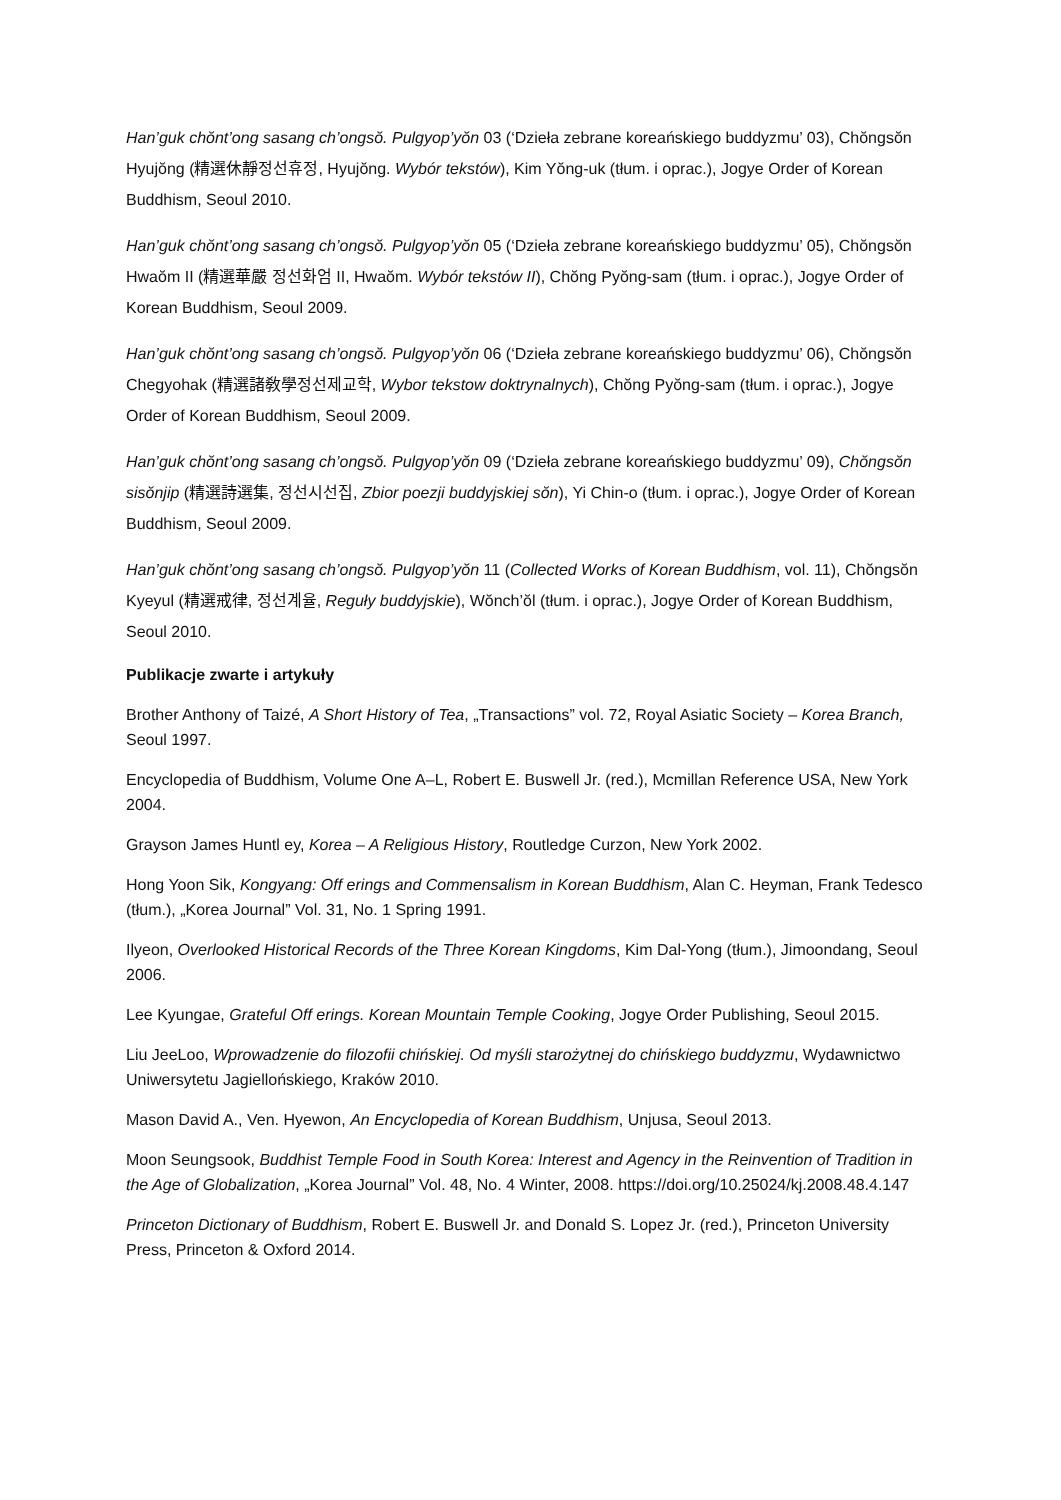Han’guk chŏnt’ong sasang ch’ongsŏ. Pulgyop’yŏn 03 (‘Dzieła zebrane koreańskiego buddyzmu’ 03), Chŏngsŏn Hyujŏng (精選休靜정선휴정, Hyujŏng. Wybór tekstów), Kim Yŏng-uk (tłum. i oprac.), Jogye Order of Korean Buddhism, Seoul 2010.
Han’guk chŏnt’ong sasang ch’ongsŏ. Pulgyop’yŏn 05 (‘Dzieła zebrane koreańskiego buddyzmu’ 05), Chŏngsŏn Hwaŏm II (精選華嚴 정선화엄 II, Hwaŏm. Wybór tekstów II), Chŏng Pyŏng-sam (tłum. i oprac.), Jogye Order of Korean Buddhism, Seoul 2009.
Han’guk chŏnt’ong sasang ch’ongsŏ. Pulgyop’yŏn 06 (‘Dzieła zebrane koreańskiego buddyzmu’ 06), Chŏngsŏn Chegyohak (精選諸敎學정선제교학, Wybor tekstow doktrynalnych), Chŏng Pyŏng-sam (tłum. i oprac.), Jogye Order of Korean Buddhism, Seoul 2009.
Han’guk chŏnt’ong sasang ch’ongsŏ. Pulgyop’yŏn 09 (‘Dzieła zebrane koreańskiego buddyzmu’ 09), Chŏngsŏn sisŏnjip (精選詩選集, 정선시선집, Zbior poezji buddyjskiej sŏn), Yi Chin-o (tłum. i oprac.), Jogye Order of Korean Buddhism, Seoul 2009.
Han’guk chŏnt’ong sasang ch’ongsŏ. Pulgyop’yŏn 11 (Collected Works of Korean Buddhism, vol. 11), Chŏngsŏn Kyeyul (精選戒律, 정선계율, Reguły buddyjskie), Wŏnch’ŏl (tłum. i oprac.), Jogye Order of Korean Buddhism, Seoul 2010.
Publikacje zwarte i artykuły
Brother Anthony of Taizé, A Short History of Tea, „Transactions” vol. 72, Royal Asiatic Society – Korea Branch, Seoul 1997.
Encyclopedia of Buddhism, Volume One A–L, Robert E. Buswell Jr. (red.), Mcmillan Reference USA, New York 2004.
Grayson James Huntl ey, Korea – A Religious History, Routledge Curzon, New York 2002.
Hong Yoon Sik, Kongyang: Off erings and Commensalism in Korean Buddhism, Alan C. Heyman, Frank Tedesco (tłum.), „Korea Journal” Vol. 31, No. 1 Spring 1991.
Ilyeon, Overlooked Historical Records of the Three Korean Kingdoms, Kim Dal-Yong (tłum.), Jimoondang, Seoul 2006.
Lee Kyungae, Grateful Off erings. Korean Mountain Temple Cooking, Jogye Order Publishing, Seoul 2015.
Liu JeeLoo, Wprowadzenie do filozofii chińskiej. Od myśli starożytnej do chińskiego buddyzmu, Wydawnictwo Uniwersytetu Jagiellońskiego, Kraków 2010.
Mason David A., Ven. Hyewon, An Encyclopedia of Korean Buddhism, Unjusa, Seoul 2013.
Moon Seungsook, Buddhist Temple Food in South Korea: Interest and Agency in the Reinvention of Tradition in the Age of Globalization, „Korea Journal” Vol. 48, No. 4 Winter, 2008. https://doi.org/10.25024/kj.2008.48.4.147
Princeton Dictionary of Buddhism, Robert E. Buswell Jr. and Donald S. Lopez Jr. (red.), Princeton University Press, Princeton & Oxford 2014.